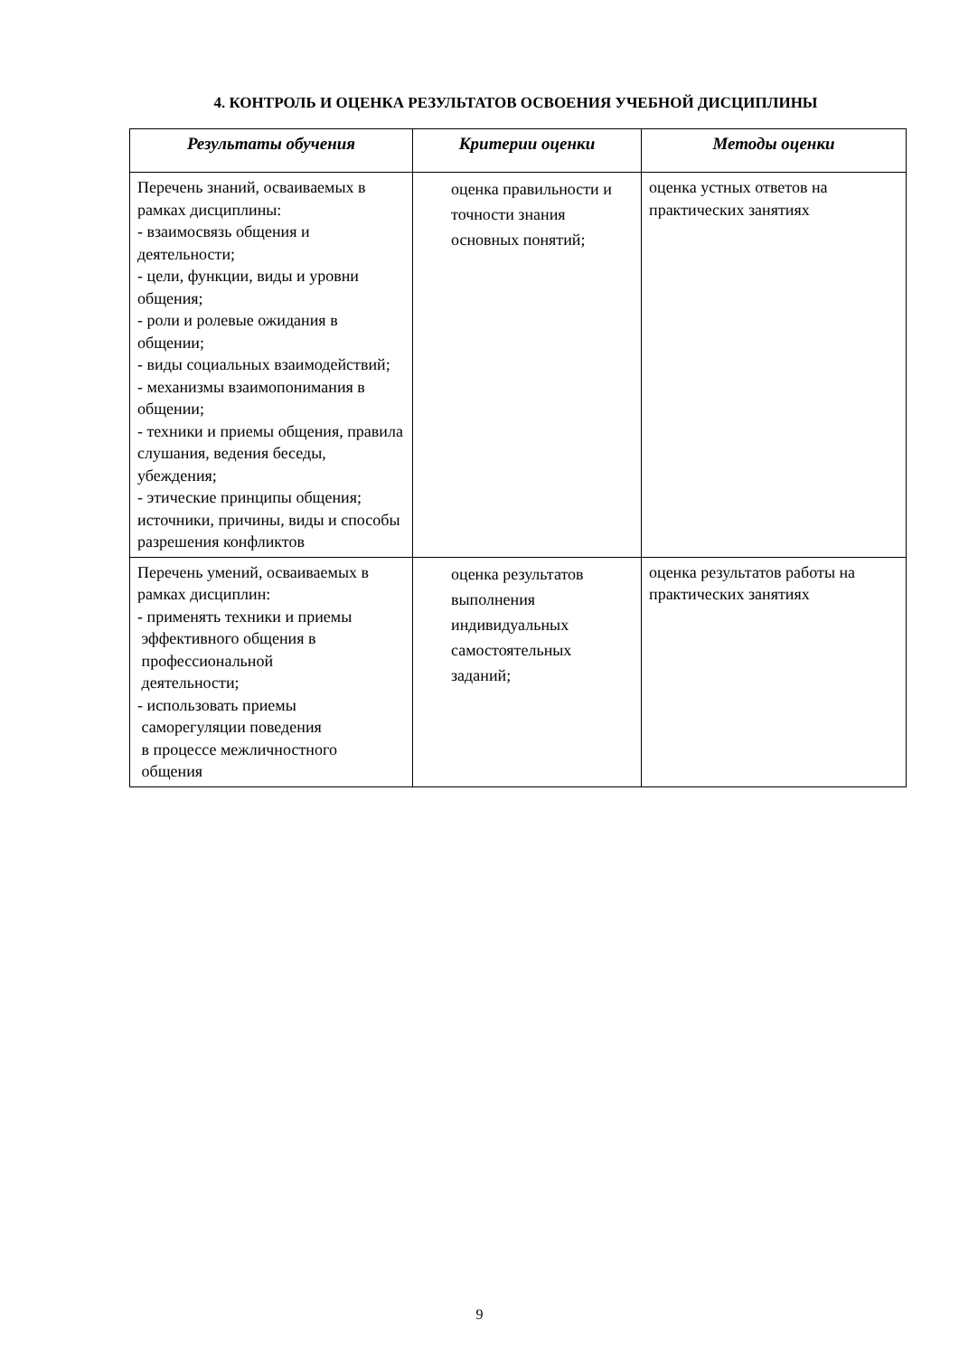4. КОНТРОЛЬ И ОЦЕНКА РЕЗУЛЬТАТОВ ОСВОЕНИЯ УЧЕБНОЙ ДИСЦИПЛИНЫ
| Результаты обучения | Критерии оценки | Методы оценки |
| --- | --- | --- |
| Перечень знаний, осваиваемых в рамках дисциплины: - взаимосвязь общения и деятельности; - цели, функции, виды и уровни общения; - роли и ролевые ожидания в общении; - виды социальных взаимодействий; - механизмы взаимопонимания в общении; - техники и приемы общения, правила слушания, ведения беседы, убеждения; - этические принципы общения; источники, причины, виды и способы разрешения конфликтов | оценка правильности и точности знания основных понятий; | оценка устных ответов на практических занятиях |
| Перечень умений, осваиваемых в рамках дисциплин: - применять техники и приемы эффективного общения в профессиональной деятельности; - использовать приемы саморегуляции поведения в процессе межличностного общения | оценка результатов выполнения индивидуальных самостоятельных заданий; | оценка результатов работы на практических занятиях |
9